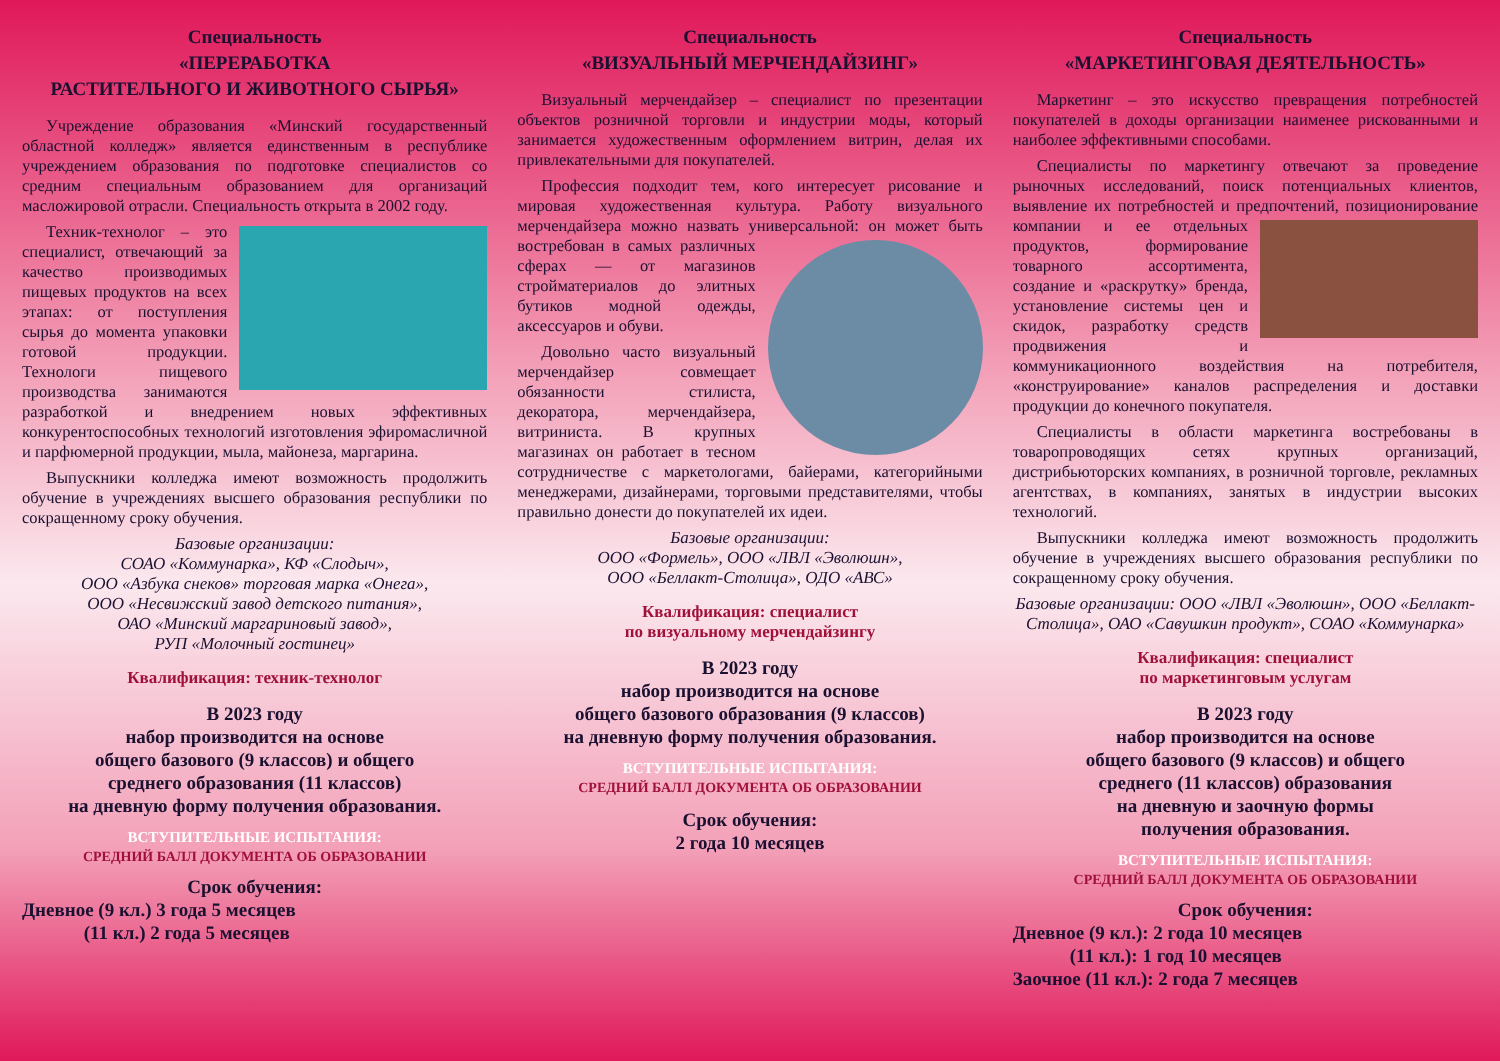Специальность
«ПЕРЕРАБОТКА
РАСТИТЕЛЬНОГО И ЖИВОТНОГО СЫРЬЯ»
Учреждение образования «Минский государственный областной колледж» является единственным в республике учреждением образования по подготовке специалистов со средним специальным образованием для организаций масложировой отрасли. Специальность открыта в 2002 году.
Техник-технолог – это специалист, отвечающий за качество производимых пищевых продуктов на всех этапах: от поступления сырья до момента упаковки готовой продукции. Технологи пищевого производства занимаются разработкой и внедрением новых эффективных конкурентоспособных технологий изготовления эфиромасличной и парфюмерной продукции, мыла, майонеза, маргарина.
Выпускники колледжа имеют возможность продолжить обучение в учреждениях высшего образования республики по сокращенному сроку обучения.
Базовые организации:
СОАО «Коммунарка», КФ «Слодыч»,
ООО «Азбука снеков» торговая марка «Онега»,
ООО «Несвижский завод детского питания»,
ОАО «Минский маргариновый завод»,
РУП «Молочный гостинец»
Квалификация: техник-технолог
В 2023 году
набор производится на основе
общего базового (9 классов) и общего
среднего образования (11 классов)
на дневную форму получения образования.
ВСТУПИТЕЛЬНЫЕ ИСПЫТАНИЯ:
СРЕДНИЙ БАЛЛ ДОКУМЕНТА ОБ ОБРАЗОВАНИИ
Срок обучения:
Дневное (9 кл.) 3 года 5 месяцев
(11 кл.) 2 года 5 месяцев
Специальность
«ВИЗУАЛЬНЫЙ МЕРЧЕНДАЙЗИНГ»
Визуальный мерчендайзер – специалист по презентации объектов розничной торговли и индустрии моды, который занимается художественным оформлением витрин, делая их привлекательными для покупателей.
Профессия подходит тем, кого интересует рисование и мировая художественная культура. Работу визуального мерчендайзера можно назвать универ сальной: он может быть востребован в самых различных сферах — от магазинов стройматериалов до элитных бутиков модной одежды, аксессуаров и обуви.
Довольно часто визуальный мерчендайзер совмещает обязанности стилиста, декоратора, мерчендайзера, витриниста. В крупных магазинах он работает в тесном сотрудничестве с маркетологами, байерами, категорийными менеджерами, дизайнерами, торговыми представителями, чтобы правильно донести до покупателей их идеи.
Базовые организации:
ООО «Формель», ООО «ЛВЛ «Эволюшн»,
ООО «Беллакт-Столица», ОДО «АВС»
Квалификация: специалист
по визуальному мерчендайзингу
В 2023 году
набор производится на основе
общего базового образования (9 классов)
на дневную форму получения образования.
ВСТУПИТЕЛЬНЫЕ ИСПЫТАНИЯ:
СРЕДНИЙ БАЛЛ ДОКУМЕНТА ОБ ОБРАЗОВАНИИ
Срок обучения:
2 года 10 месяцев
Специальность
«МАРКЕТИНГОВАЯ ДЕЯТЕЛЬНОСТЬ»
Маркетинг – это искусство превращения потребностей покупателей в доходы организации наименее рискованными и наиболее эффективными способами.
Специалисты по маркетингу отвечают за проведение рыночных исследований, поиск потенциальных клиентов, выявление их потребностей и предпочтений, позиционирование компании и ее отдельных продуктов, формирование товарного ассортимента, создание и «раскрутку» бренда, установление системы цен и скидок, разработку средств продвижения и коммуникационного воздействия на потребителя, «конструирование» каналов распределения и доставки продукции до конечного покупателя.
Специалисты в области маркетинга востребованы в товаропроводящих сетях крупных организаций, дистрибьюторских компаниях, в розничной торговле, рекламных агентствах, в компаниях, занятых в индустрии высоких технологий.
Выпускники колледжа имеют возможность продолжить обучение в учреждениях высшего образования республики по сокращенному сроку обучения.
Базовые организации: ООО «ЛВЛ «Эволюшн», ООО «Беллакт-Столица», ОАО «Савушкин продукт», СОАО «Коммунарка»
Квалификация: специалист
по маркетинговым услугам
В 2023 году
набор производится на основе
общего базового (9 классов) и общего
среднего (11 классов) образования
на дневную и заочную формы
получения образования.
ВСТУПИТЕЛЬНЫЕ ИСПЫТАНИЯ:
СРЕДНИЙ БАЛЛ ДОКУМЕНТА ОБ ОБРАЗОВАНИИ
Срок обучения:
Дневное (9 кл.): 2 года 10 месяцев
(11 кл.): 1 год 10 месяцев
Заочное (11 кл.): 2 года 7 месяцев